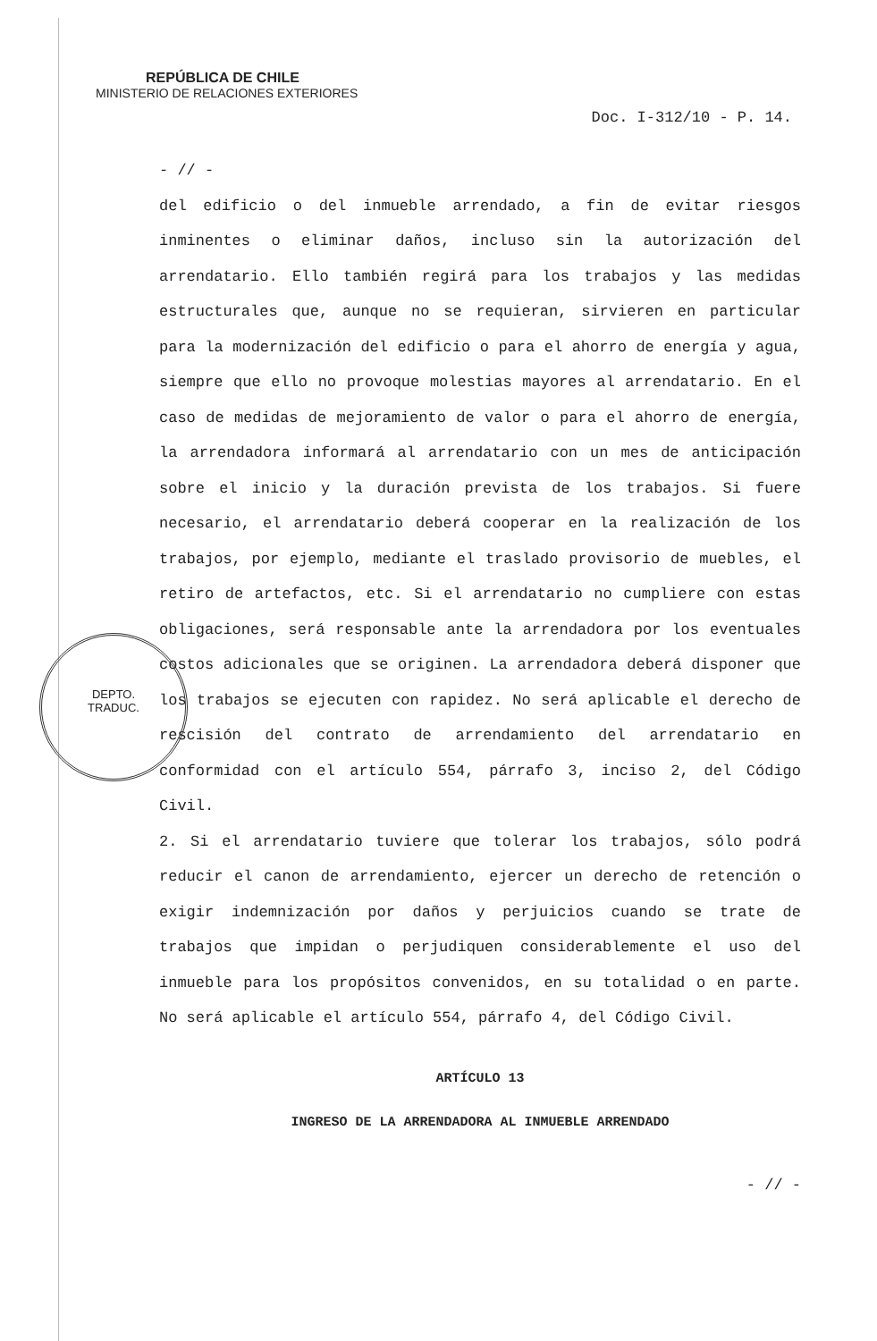DEPTO.
TRADUC.
REPÚBLICA DE CHILE
MINISTERIO DE RELACIONES EXTERIORES
Doc. I-312/10 - P. 14.
- // -
del edificio o del inmueble arrendado, a fin de evitar riesgos inminentes o eliminar daños, incluso sin la autorización del arrendatario. Ello también regirá para los trabajos y las medidas estructurales que, aunque no se requieran, sirvieren en particular para la modernización del edificio o para el ahorro de energía y agua, siempre que ello no provoque molestias mayores al arrendatario. En el caso de medidas de mejoramiento de valor o para el ahorro de energía, la arrendadora informará al arrendatario con un mes de anticipación sobre el inicio y la duración prevista de los trabajos. Si fuere necesario, el arrendatario deberá cooperar en la realización de los trabajos, por ejemplo, mediante el traslado provisorio de muebles, el retiro de artefactos, etc. Si el arrendatario no cumpliere con estas obligaciones, será responsable ante la arrendadora por los eventuales costos adicionales que se originen. La arrendadora deberá disponer que los trabajos se ejecuten con rapidez. No será aplicable el derecho de rescisión del contrato de arrendamiento del arrendatario en conformidad con el artículo 554, párrafo 3, inciso 2, del Código Civil.
2. Si el arrendatario tuviere que tolerar los trabajos, sólo podrá reducir el canon de arrendamiento, ejercer un derecho de retención o exigir indemnización por daños y perjuicios cuando se trate de trabajos que impidan o perjudiquen considerablemente el uso del inmueble para los propósitos convenidos, en su totalidad o en parte. No será aplicable el artículo 554, párrafo 4, del Código Civil.
ARTÍCULO 13
INGRESO DE LA ARRENDADORA AL INMUEBLE ARRENDADO
- // -